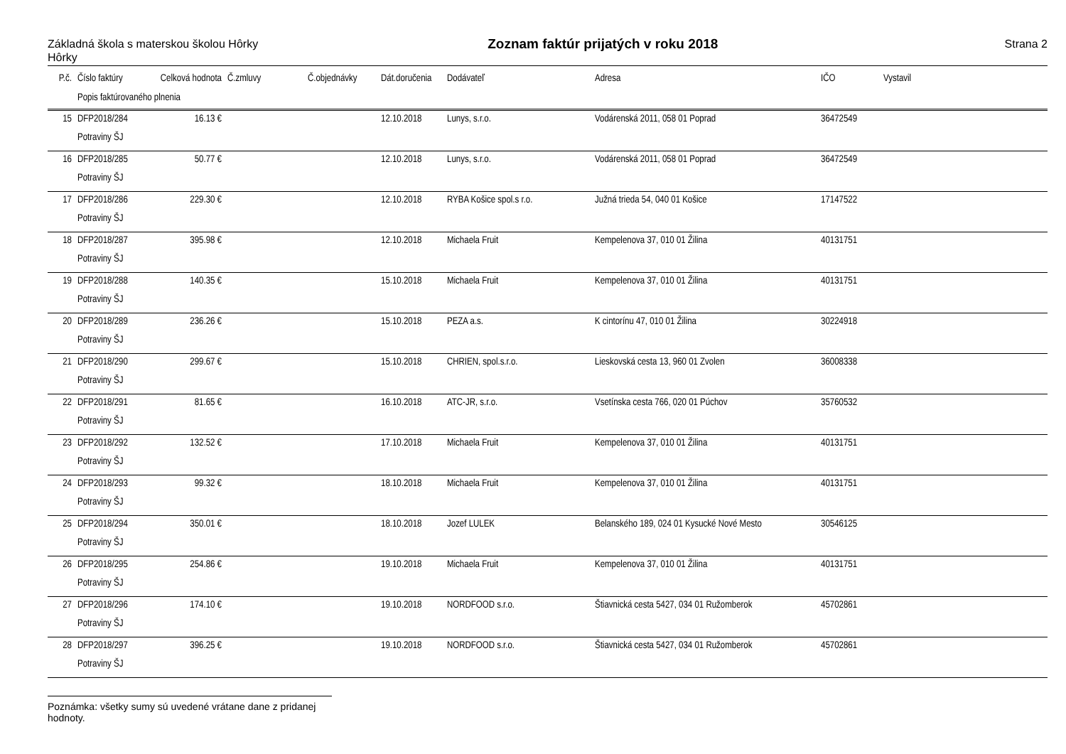Základná škola s materskou školou Hôrky
Hôrky
Zoznam faktúr prijatých v roku 2018
Strana 2
| P.č. | Číslo faktúry | Celková hodnota | Č.zmluvy | Č.objednávky | Dát.doručenia | Dodávateľ | Adresa | IČO | Vystavil |
| --- | --- | --- | --- | --- | --- | --- | --- | --- | --- |
| | Popis faktúrovaného plnenia | | | | | | | | |
| 15 | DFP2018/284 | 16.13 € | | | 12.10.2018 | Lunys, s.r.o. | Vodárenská 2011, 058 01 Poprad | 36472549 | |
| | Potraviny ŠJ | | | | | | | | |
| 16 | DFP2018/285 | 50.77 € | | | 12.10.2018 | Lunys, s.r.o. | Vodárenská 2011, 058 01 Poprad | 36472549 | |
| | Potraviny ŠJ | | | | | | | | |
| 17 | DFP2018/286 | 229.30 € | | | 12.10.2018 | RYBA Košice spol.s r.o. | Južná trieda 54, 040 01 Košice | 17147522 | |
| | Potraviny ŠJ | | | | | | | | |
| 18 | DFP2018/287 | 395.98 € | | | 12.10.2018 | Michaela Fruit | Kempelenova 37, 010 01 Žilina | 40131751 | |
| | Potraviny ŠJ | | | | | | | | |
| 19 | DFP2018/288 | 140.35 € | | | 15.10.2018 | Michaela Fruit | Kempelenova 37, 010 01 Žilina | 40131751 | |
| | Potraviny ŠJ | | | | | | | | |
| 20 | DFP2018/289 | 236.26 € | | | 15.10.2018 | PEZA a.s. | K cintorínu 47, 010 01 Žilina | 30224918 | |
| | Potraviny ŠJ | | | | | | | | |
| 21 | DFP2018/290 | 299.67 € | | | 15.10.2018 | CHRIEN, spol.s.r.o. | Lieskovská cesta 13, 960 01 Zvolen | 36008338 | |
| | Potraviny ŠJ | | | | | | | | |
| 22 | DFP2018/291 | 81.65 € | | | 16.10.2018 | ATC-JR, s.r.o. | Vsetínska cesta 766, 020 01 Púchov | 35760532 | |
| | Potraviny ŠJ | | | | | | | | |
| 23 | DFP2018/292 | 132.52 € | | | 17.10.2018 | Michaela Fruit | Kempelenova 37, 010 01 Žilina | 40131751 | |
| | Potraviny ŠJ | | | | | | | | |
| 24 | DFP2018/293 | 99.32 € | | | 18.10.2018 | Michaela Fruit | Kempelenova 37, 010 01 Žilina | 40131751 | |
| | Potraviny ŠJ | | | | | | | | |
| 25 | DFP2018/294 | 350.01 € | | | 18.10.2018 | Jozef LULEK | Belanského 189, 024 01 Kysucké Nové Mesto | 30546125 | |
| | Potraviny ŠJ | | | | | | | | |
| 26 | DFP2018/295 | 254.86 € | | | 19.10.2018 | Michaela Fruit | Kempelenova 37, 010 01 Žilina | 40131751 | |
| | Potraviny ŠJ | | | | | | | | |
| 27 | DFP2018/296 | 174.10 € | | | 19.10.2018 | NORDFOOD s.r.o. | Štiavnická cesta 5427, 034 01 Ružomberok | 45702861 | |
| | Potraviny ŠJ | | | | | | | | |
| 28 | DFP2018/297 | 396.25 € | | | 19.10.2018 | NORDFOOD s.r.o. | Štiavnická cesta 5427, 034 01 Ružomberok | 45702861 | |
| | Potraviny ŠJ | | | | | | | | |
Poznámka: všetky sumy sú uvedené vrátane dane z pridanej hodnoty.